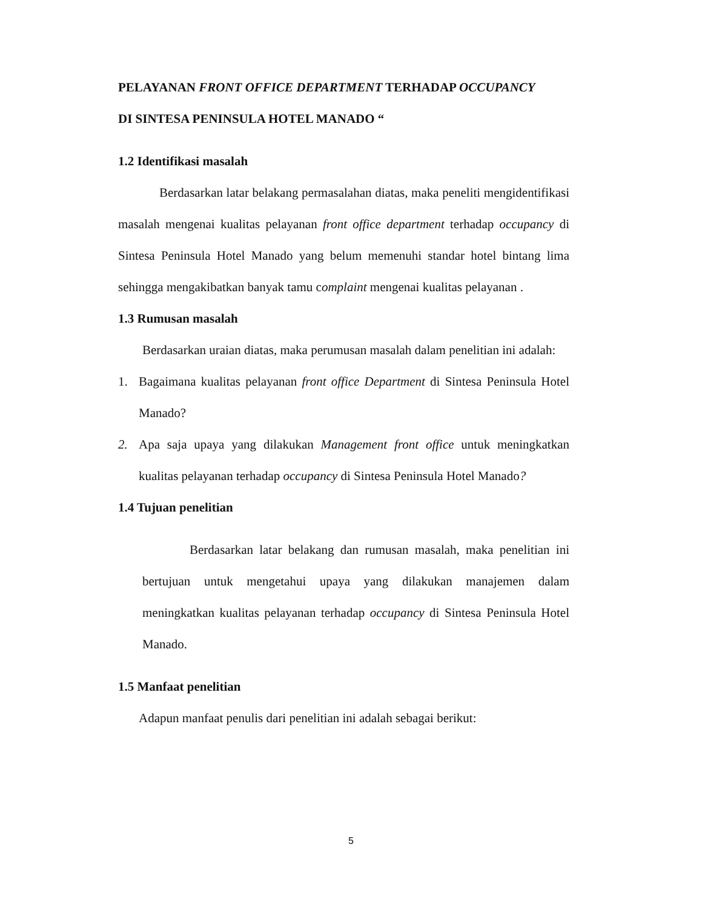PELAYANAN FRONT OFFICE DEPARTMENT TERHADAP OCCUPANCY
DI SINTESA PENINSULA HOTEL MANADO “
1.2 Identifikasi masalah
Berdasarkan latar belakang permasalahan diatas, maka peneliti mengidentifikasi masalah mengenai kualitas pelayanan front office department terhadap occupancy di Sintesa Peninsula Hotel Manado yang belum memenuhi standar hotel bintang lima sehingga mengakibatkan banyak tamu complaint mengenai kualitas pelayanan .
1.3 Rumusan masalah
Berdasarkan uraian diatas, maka perumusan masalah dalam penelitian ini adalah:
1. Bagaimana kualitas pelayanan front office Department di Sintesa Peninsula Hotel Manado?
2. Apa saja upaya yang dilakukan Management front office untuk meningkatkan kualitas pelayanan terhadap occupancy di Sintesa Peninsula Hotel Manado?
1.4 Tujuan penelitian
Berdasarkan latar belakang dan rumusan masalah, maka penelitian ini bertujuan untuk mengetahui upaya yang dilakukan manajemen dalam meningkatkan kualitas pelayanan terhadap occupancy di Sintesa Peninsula Hotel Manado.
1.5 Manfaat penelitian
Adapun manfaat penulis dari penelitian ini adalah sebagai berikut:
5